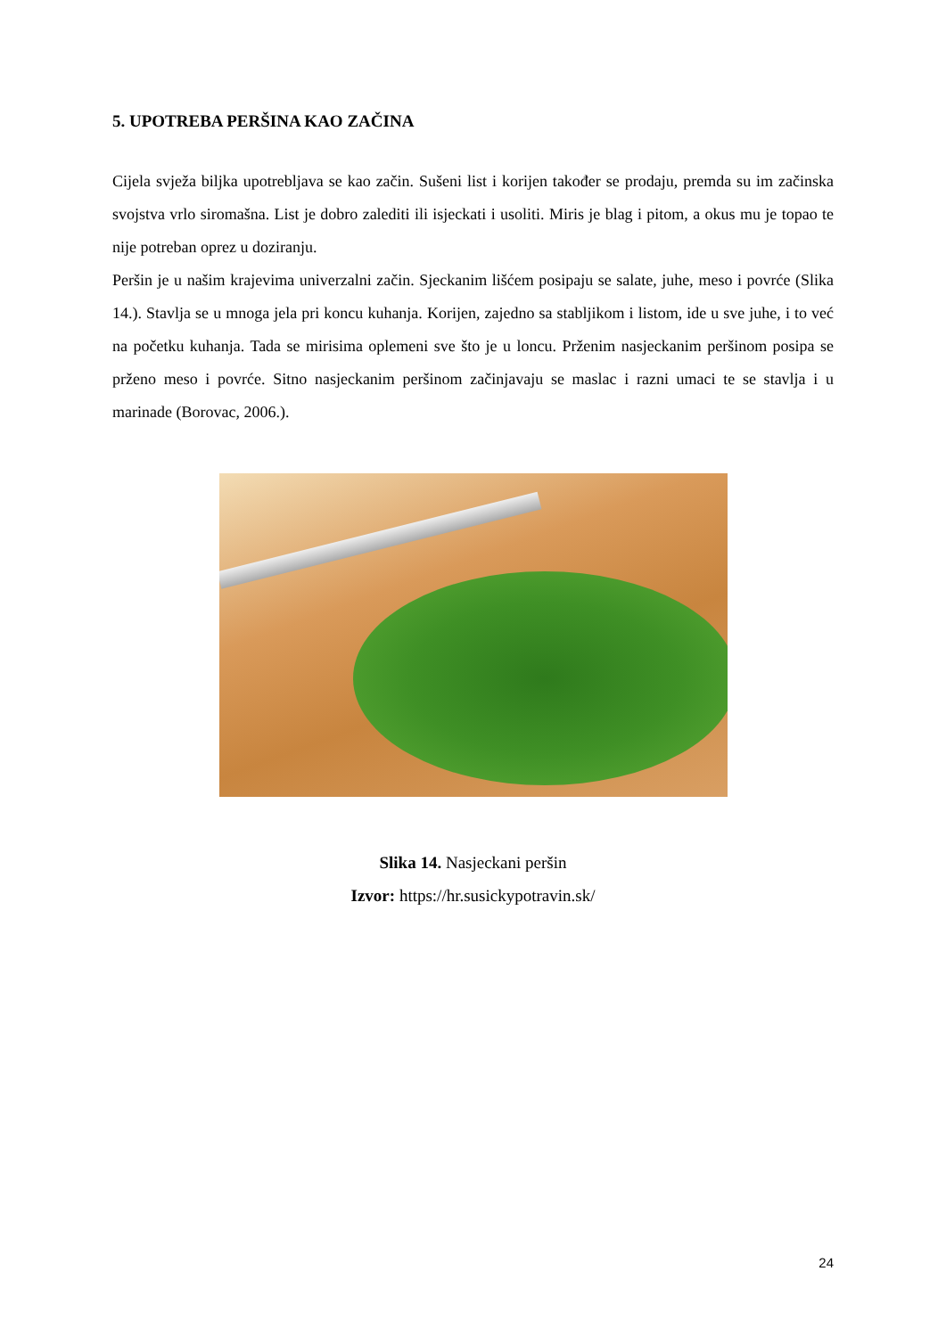5. UPOTREBA PERŠINA KAO ZAČINA
Cijela svježa biljka upotrebljava se kao začin. Sušeni list i korijen također se prodaju, premda su im začinska svojstva vrlo siromašna. List je dobro zalediti ili isjeckati i usoliti. Miris je blag i pitom, a okus mu je topao te nije potreban oprez u doziranju.
Peršin je u našim krajevima univerzalni začin. Sjeckanim lišćem posipaju se salate, juhe, meso i povrće (Slika 14.). Stavlja se u mnoga jela pri koncu kuhanja. Korijen, zajedno sa stabljikom i listom, ide u sve juhe, i to već na početku kuhanja. Tada se mirisima oplemeni sve što je u loncu. Prženim nasjeckanim peršinom posipa se prženo meso i povrće. Sitno nasjeckanim peršinom začinjavaju se maslac i razni umaci te se stavlja i u marinade (Borovac, 2006.).
Slika 14. Nasjeckani peršin
Izvor: https://hr.susickypotravin.sk/
24